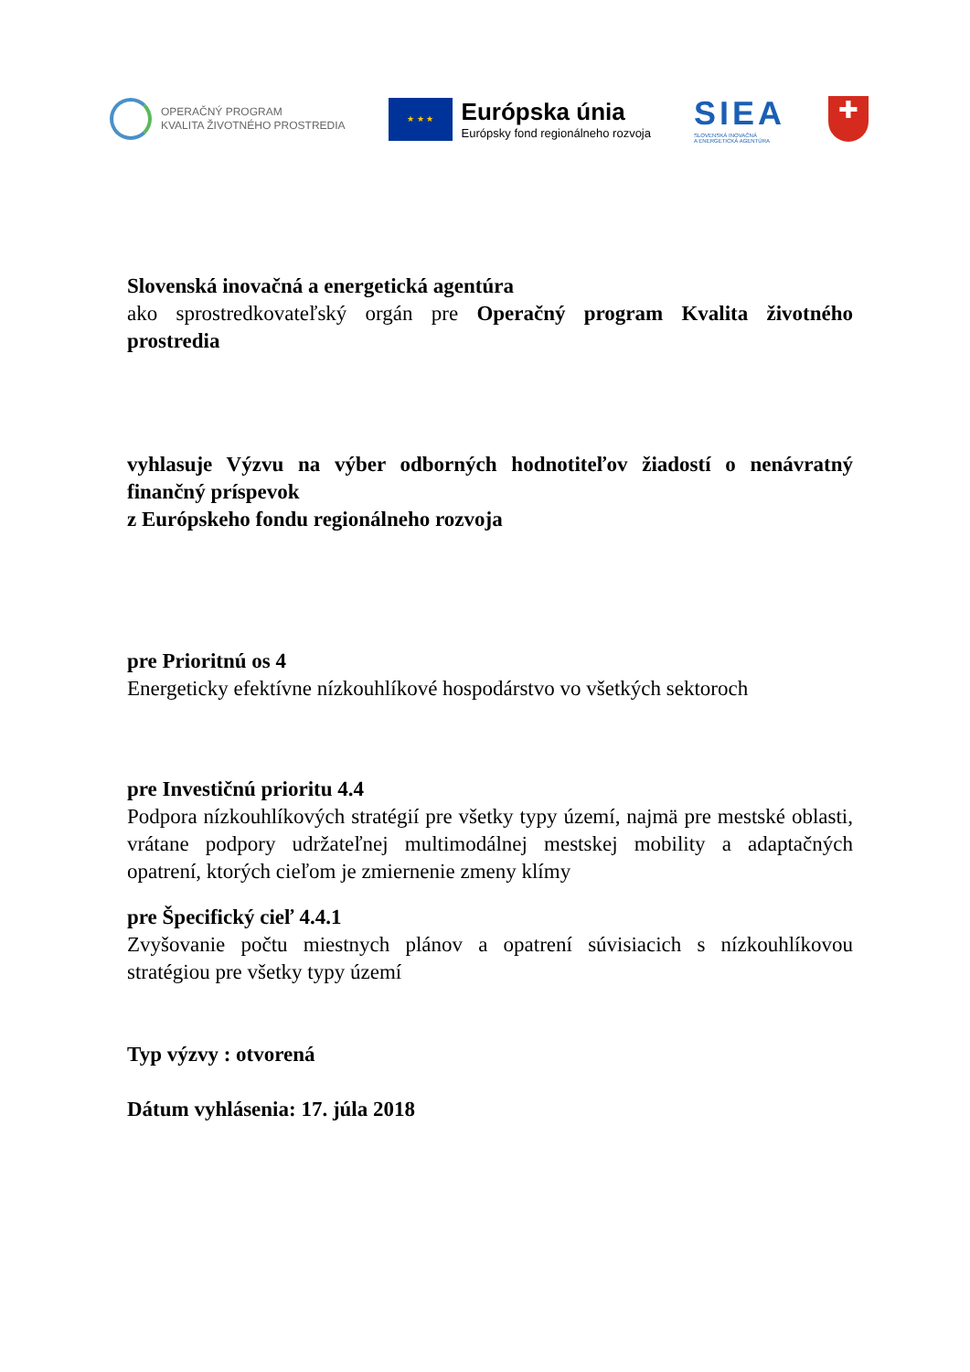OPERAČNÝ PROGRAM
KVALITA ŽIVOTNÉHO PROSTREDIA
★ ★ ★
Európska únia
Európsky fond regionálneho rozvoja
SIEA
SLOVENSKÁ INOVAČNÁ
A ENERGETICKÁ AGENTÚRA
✚
Slovenská inovačná a energetická agentúra
ako sprostredkovateľský orgán pre Operačný program Kvalita životného prostredia
vyhlasuje Výzvu na výber odborných hodnotiteľov žiadostí o nenávratný finančný príspevok
z Európskeho fondu regionálneho rozvoja
pre Prioritnú os 4
Energeticky efektívne nízkouhlíkové hospodárstvo vo všetkých sektoroch
pre Investičnú prioritu 4.4
Podpora nízkouhlíkových stratégií pre všetky typy území, najmä pre mestské oblasti, vrátane podpory udržateľnej multimodálnej mestskej mobility a adaptačných opatrení, ktorých cieľom je zmiernenie zmeny klímy
pre Špecifický cieľ 4.4.1
Zvyšovanie počtu miestnych plánov a opatrení súvisiacich s nízkouhlíkovou stratégiou pre všetky typy území
Typ výzvy : otvorená
Dátum vyhlásenia: 17. júla 2018